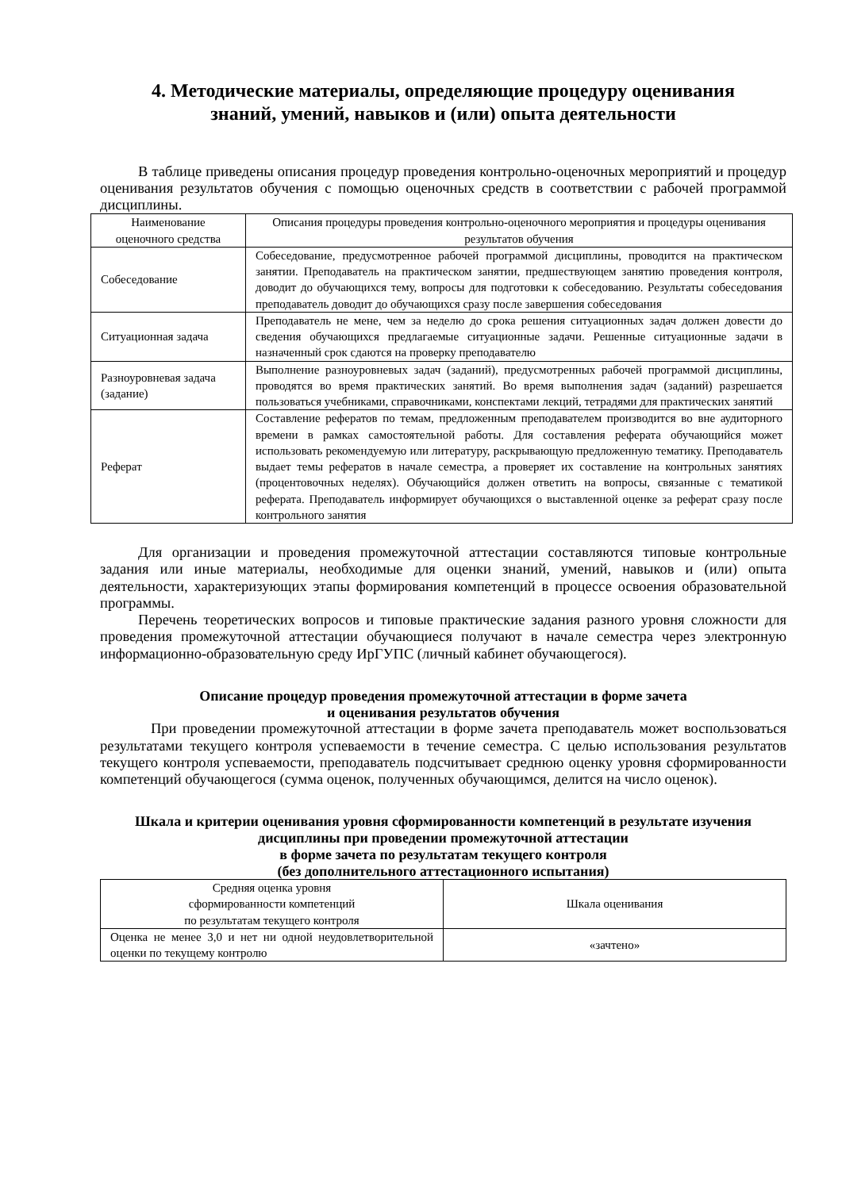4. Методические материалы, определяющие процедуру оценивания
знаний, умений, навыков и (или) опыта деятельности
В таблице приведены описания процедур проведения контрольно-оценочных мероприятий и процедур оценивания результатов обучения с помощью оценочных средств в соответствии с рабочей программой дисциплины.
| Наименование оценочного средства | Описания процедуры проведения контрольно-оценочного мероприятия и процедуры оценивания результатов обучения |
| --- | --- |
| Собеседование | Собеседование, предусмотренное рабочей программой дисциплины, проводится на практическом занятии. Преподаватель на практическом занятии, предшествующем занятию проведения контроля, доводит до обучающихся тему, вопросы для подготовки к собеседованию. Результаты собеседования преподаватель доводит до обучающихся сразу после завершения собеседования |
| Ситуационная задача | Преподаватель не мене, чем за неделю до срока решения ситуационных задач должен довести до сведения обучающихся предлагаемые ситуационные задачи. Решенные ситуационные задачи в назначенный срок сдаются на проверку преподавателю |
| Разноуровневая задача (задание) | Выполнение разноуровневых задач (заданий), предусмотренных рабочей программой дисциплины, проводятся во время практических занятий. Во время выполнения задач (заданий) разрешается пользоваться учебниками, справочниками, конспектами лекций, тетрадями для практических занятий |
| Реферат | Составление рефератов по темам, предложенным преподавателем производится во вне аудиторного времени в рамках самостоятельной работы. Для составления реферата обучающийся может использовать рекомендуемую или литературу, раскрывающую предложенную тематику. Преподаватель выдает темы рефератов в начале семестра, а проверяет их составление на контрольных занятиях (процентовочных неделях). Обучающийся должен ответить на вопросы, связанные с тематикой реферата. Преподаватель информирует обучающихся о выставленной оценке за реферат сразу после контрольного занятия |
Для организации и проведения промежуточной аттестации составляются типовые контрольные задания или иные материалы, необходимые для оценки знаний, умений, навыков и (или) опыта деятельности, характеризующих этапы формирования компетенций в процессе освоения образовательной программы.
Перечень теоретических вопросов и типовые практические задания разного уровня сложности для проведения промежуточной аттестации обучающиеся получают в начале семестра через электронную информационно-образовательную среду ИрГУПС (личный кабинет обучающегося).
Описание процедур проведения промежуточной аттестации в форме зачета
и оценивания результатов обучения
При проведении промежуточной аттестации в форме зачета преподаватель может воспользоваться результатами текущего контроля успеваемости в течение семестра. С целью использования результатов текущего контроля успеваемости, преподаватель подсчитывает среднюю оценку уровня сформированности компетенций обучающегося (сумма оценок, полученных обучающимся, делится на число оценок).
Шкала и критерии оценивания уровня сформированности компетенций в результате изучения дисциплины при проведении промежуточной аттестации
в форме зачета по результатам текущего контроля
(без дополнительного аттестационного испытания)
| Средняя оценка уровня сформированности компетенций по результатам текущего контроля | Шкала оценивания |
| --- | --- |
| Оценка не менее 3,0 и нет ни одной неудовлетворительной оценки по текущему контролю | «зачтено» |